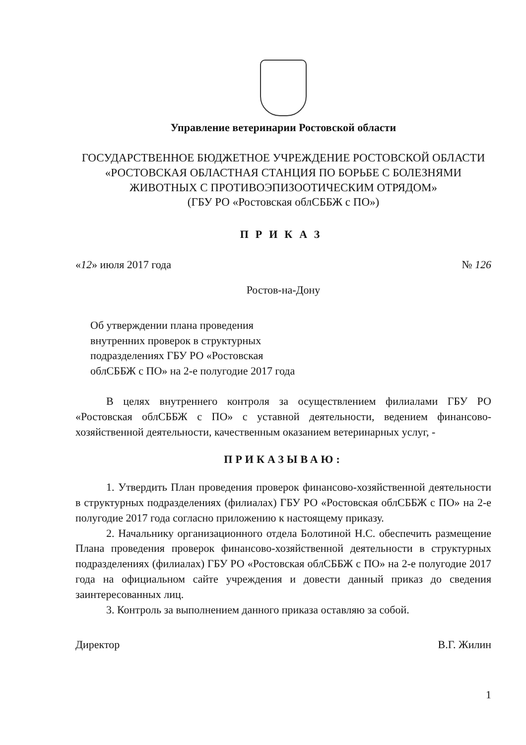Управление ветеринарии Ростовской области
ГОСУДАРСТВЕННОЕ БЮДЖЕТНОЕ УЧРЕЖДЕНИЕ РОСТОВСКОЙ ОБЛАСТИ «РОСТОВСКАЯ ОБЛАСТНАЯ СТАНЦИЯ ПО БОРЬБЕ С БОЛЕЗНЯМИ ЖИВОТНЫХ С ПРОТИВОЭПИЗООТИЧЕСКИМ ОТРЯДОМ»
(ГБУ РО «Ростовская облСББЖ с ПО»)
ПРИКАЗ
«12» июля 2017 года № 126
Ростов-на-Дону
Об утверждении плана проведения внутренних проверок в структурных подразделениях ГБУ РО «Ростовская облСББЖ с ПО» на 2-е полугодие 2017 года
В целях внутреннего контроля за осуществлением филиалами ГБУ РО «Ростовская облСББЖ с ПО» с уставной деятельности, ведением финансово-хозяйственной деятельности, качественным оказанием ветеринарных услуг, -
ПРИКАЗЫВАЮ:
1. Утвердить План проведения проверок финансово-хозяйственной деятельности в структурных подразделениях (филиалах) ГБУ РО «Ростовская облСББЖ с ПО» на 2-е полугодие 2017 года согласно приложению к настоящему приказу.
2. Начальнику организационного отдела Болотиной Н.С. обеспечить размещение Плана проведения проверок финансово-хозяйственной деятельности в структурных подразделениях (филиалах) ГБУ РО «Ростовская облСББЖ с ПО» на 2-е полугодие 2017 года на официальном сайте учреждения и довести данный приказ до сведения заинтересованных лиц.
3. Контроль за выполнением данного приказа оставляю за собой.
Директор В.Г. Жилин
1